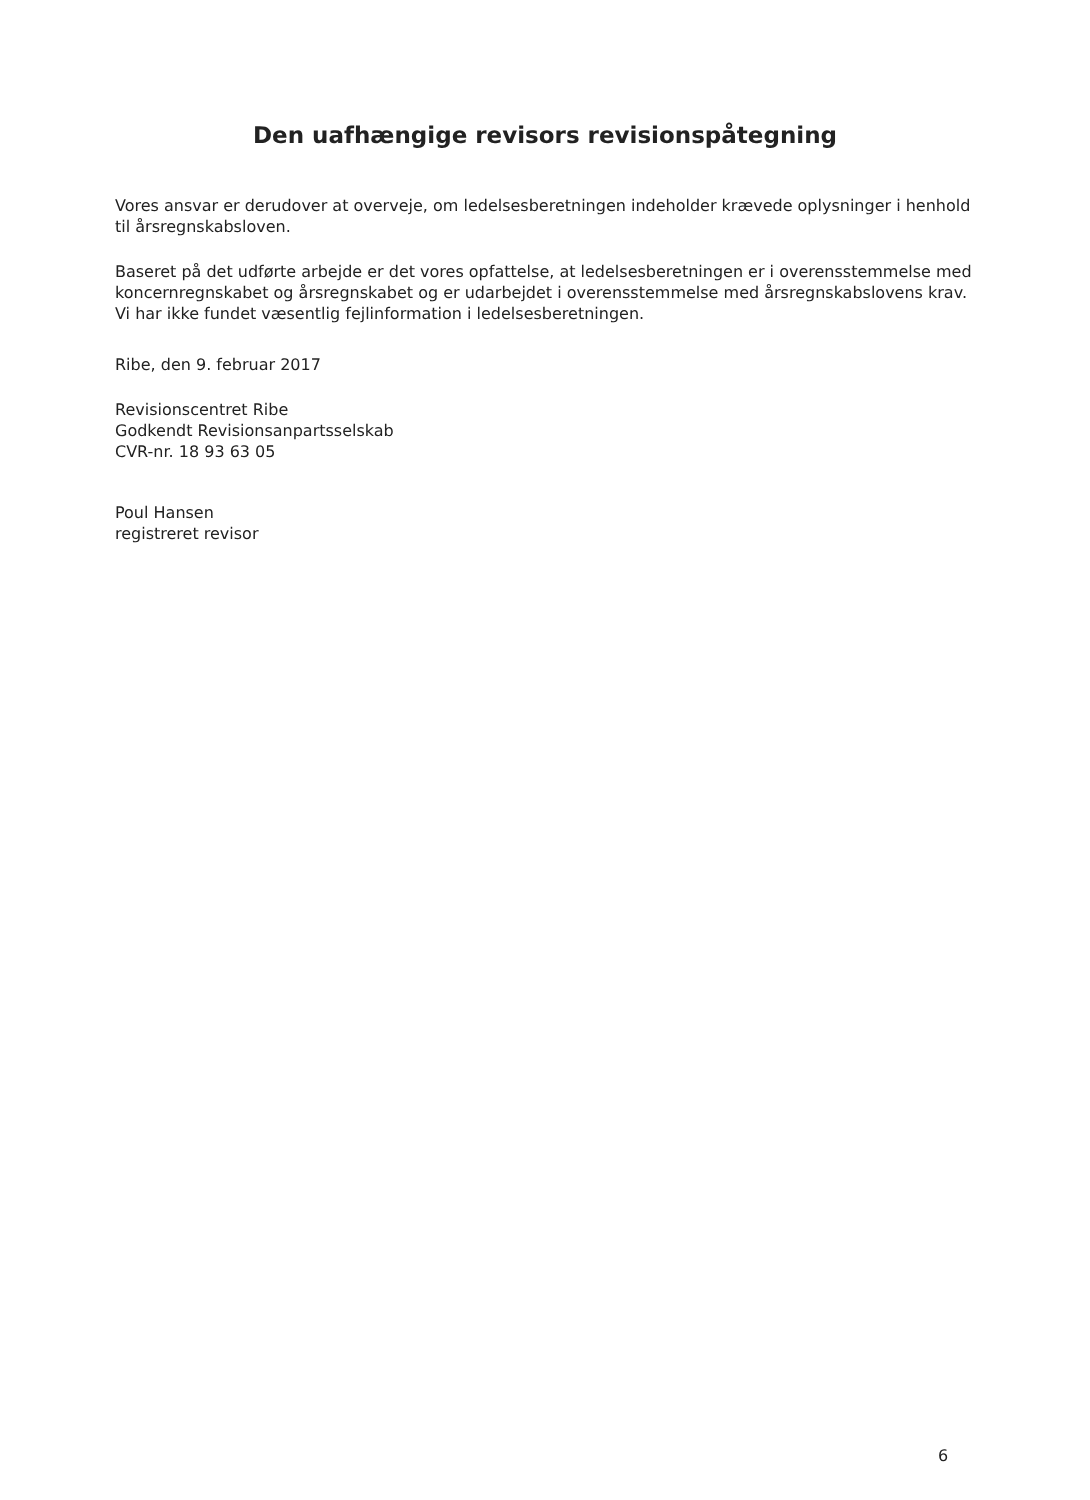Den uafhængige revisors revisionspåtegning
Vores ansvar er derudover at overveje, om ledelsesberetningen indeholder krævede oplysninger i henhold til årsregnskabsloven.
Baseret på det udførte arbejde er det vores opfattelse, at ledelsesberetningen er i overensstemmelse med koncernregnskabet og årsregnskabet og er udarbejdet i overensstemmelse med årsregnskabslovens krav. Vi har ikke fundet væsentlig fejlinformation i ledelsesberetningen.
Ribe, den 9. februar 2017
Revisionscentret Ribe
Godkendt Revisionsanpartsselskab
CVR-nr. 18 93 63 05
Poul Hansen
registreret revisor
6